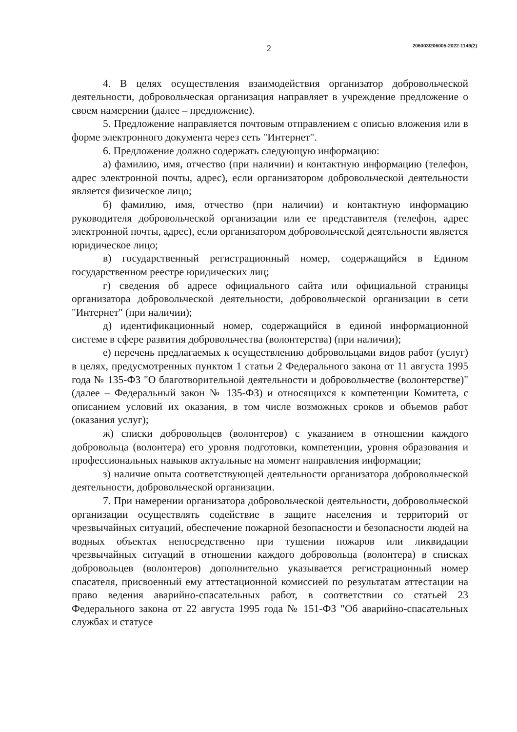2 206003/206005-2022-1149(2)
4. В целях осуществления взаимодействия организатор добровольческой деятельности, добровольческая организация направляет в учреждение предложение о своем намерении (далее – предложение).
5. Предложение направляется почтовым отправлением с описью вложения или в форме электронного документа через сеть "Интернет".
6. Предложение должно содержать следующую информацию:
а) фамилию, имя, отчество (при наличии) и контактную информацию (телефон, адрес электронной почты, адрес), если организатором добровольческой деятельности является физическое лицо;
б) фамилию, имя, отчество (при наличии) и контактную информацию руководителя добровольческой организации или ее представителя (телефон, адрес электронной почты, адрес), если организатором добровольческой деятельности является юридическое лицо;
в) государственный регистрационный номер, содержащийся в Едином государственном реестре юридических лиц;
г) сведения об адресе официального сайта или официальной страницы организатора добровольческой деятельности, добровольческой организации в сети "Интернет" (при наличии);
д) идентификационный номер, содержащийся в единой информационной системе в сфере развития добровольчества (волонтерства) (при наличии);
е) перечень предлагаемых к осуществлению добровольцами видов работ (услуг) в целях, предусмотренных пунктом 1 статьи 2 Федерального закона от 11 августа 1995 года № 135-ФЗ "О благотворительной деятельности и добровольчестве (волонтерстве)" (далее – Федеральный закон № 135-ФЗ) и относящихся к компетенции Комитета, с описанием условий их оказания, в том числе возможных сроков и объемов работ (оказания услуг);
ж) списки добровольцев (волонтеров) с указанием в отношении каждого добровольца (волонтера) его уровня подготовки, компетенции, уровня образования и профессиональных навыков актуальные на момент направления информации;
з) наличие опыта соответствующей деятельности организатора добровольческой деятельности, добровольческой организации.
7. При намерении организатора добровольческой деятельности, добровольческой организации осуществлять содействие в защите населения и территорий от чрезвычайных ситуаций, обеспечение пожарной безопасности и безопасности людей на водных объектах непосредственно при тушении пожаров или ликвидации чрезвычайных ситуаций в отношении каждого добровольца (волонтера) в списках добровольцев (волонтеров) дополнительно указывается регистрационный номер спасателя, присвоенный ему аттестационной комиссией по результатам аттестации на право ведения аварийно-спасательных работ, в соответствии со статьей 23 Федерального закона от 22 августа 1995 года № 151-ФЗ "Об аварийно-спасательных службах и статусе